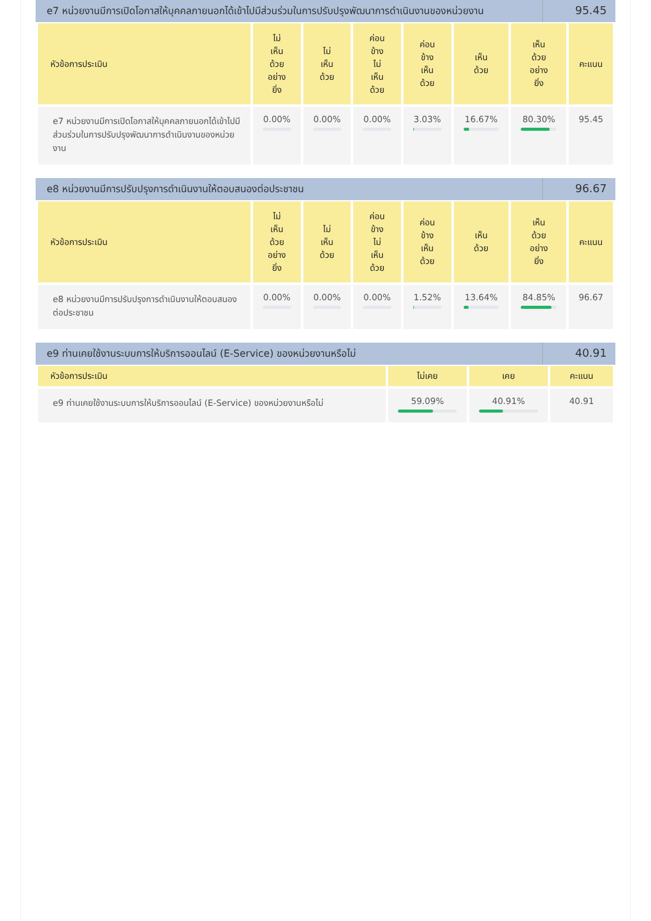e7 หน่วยงานมีการเปิดโอกาสให้บุคคลภายนอกได้เข้าไปมีส่วนร่วมในการปรับปรุงพัฒนาการดำเนินงานของหน่วยงาน
95.45
| หัวข้อการประเมิน | ไม่ เห็น ด้วย อย่าง ยิ่ง | ไม่ เห็น ด้วย | ค่อน ข้าง ไม่ เห็น ด้วย | ค่อน ข้าง เห็น ด้วย | เห็น ด้วย | เห็น ด้วย อย่าง ยิ่ง | คะแนน |
| --- | --- | --- | --- | --- | --- | --- | --- |
| e7 หน่วยงานมีการเปิดโอกาสให้บุคคลภายนอกได้เข้าไปมีส่วนร่วมในการปรับปรุงพัฒนาการดำเนินงานของหน่วยงาน | 0.00% | 0.00% | 0.00% | 3.03% | 16.67% | 80.30% | 95.45 |
e8 หน่วยงานมีการปรับปรุงการดำเนินงานให้ตอบสนองต่อประชาชน
96.67
| หัวข้อการประเมิน | ไม่ เห็น ด้วย อย่าง ยิ่ง | ไม่ เห็น ด้วย | ค่อน ข้าง ไม่ เห็น ด้วย | ค่อน ข้าง เห็น ด้วย | เห็น ด้วย | เห็น ด้วย อย่าง ยิ่ง | คะแนน |
| --- | --- | --- | --- | --- | --- | --- | --- |
| e8 หน่วยงานมีการปรับปรุงการดำเนินงานให้ตอบสนองต่อประชาชน | 0.00% | 0.00% | 0.00% | 1.52% | 13.64% | 84.85% | 96.67 |
e9 ท่านเคยใช้งานระบบการให้บริการออนไลน์ (E-Service) ของหน่วยงานหรือไม่
40.91
| หัวข้อการประเมิน | ไม่เคย | เคย | คะแนน |
| --- | --- | --- | --- |
| e9 ท่านเคยใช้งานระบบการให้บริการออนไลน์ (E-Service) ของหน่วยงานหรือไม่ | 59.09% | 40.91% | 40.91 |